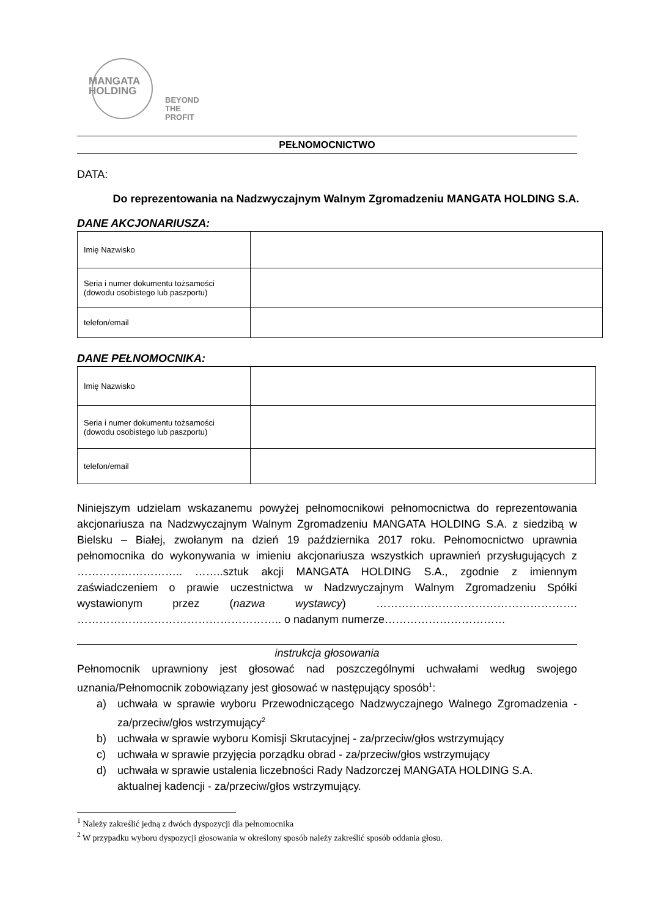MANGATA
HOLDING
BEYOND
THE PROFIT
PEŁNOMOCNICTWO
DATA:
Do reprezentowania na Nadzwyczajnym Walnym Zgromadzeniu MANGATA HOLDING S.A.
DANE AKCJONARIUSZA:
| Imię Nazwisko | |
| Seria i numer dokumentu tożsamości (dowodu osobistego lub paszportu) | |
| telefon/email | |
DANE PEŁNOMOCNIKA:
| Imię Nazwisko | |
| Seria i numer dokumentu tożsamości (dowodu osobistego lub paszportu) | |
| telefon/email | |
Niniejszym udzielam wskazanemu powyżej pełnomocnikowi pełnomocnictwa do reprezentowania akcjonariusza na Nadzwyczajnym Walnym Zgromadzeniu MANGATA HOLDING S.A. z siedzibą w Bielsku – Białej, zwołanym na dzień 19 października 2017 roku. Pełnomocnictwo uprawnia pełnomocnika do wykonywania w imieniu akcjonariusza wszystkich uprawnień przysługujących z ……………………….. ……..sztuk akcji MANGATA HOLDING S.A., zgodnie z imiennym zaświadczeniem o prawie uczestnictwa w Nadzwyczajnym Walnym Zgromadzeniu Spółki wystawionym przez (nazwa wystawcy) ………………………………………………. ……………………………………………….. o nadanym numerze……………………………
instrukcja głosowania
Pełnomocnik uprawniony jest głosować nad poszczególnymi uchwałami według swojego uznania/Pełnomocnik zobowiązany jest głosować w następujący sposób<sup>1</sup>:
a) uchwała w sprawie wyboru Przewodniczącego Nadzwyczajnego Walnego Zgromadzenia - za/przeciw/głos wstrzymujący<sup>2</sup>
b) uchwała w sprawie wyboru Komisji Skrutacyjnej - za/przeciw/głos wstrzymujący
c) uchwała w sprawie przyjęcia porządku obrad - za/przeciw/głos wstrzymujący
d) uchwała w sprawie ustalenia liczebności Rady Nadzorczej MANGATA HOLDING S.A. aktualnej kadencji - za/przeciw/głos wstrzymujący.
<sup>1</sup> Należy zakreślić jedną z dwóch dyspozycji dla pełnomocnika
<sup>2</sup> W przypadku wyboru dyspozycji głosowania w określony sposób należy zakreślić sposób oddania głosu.